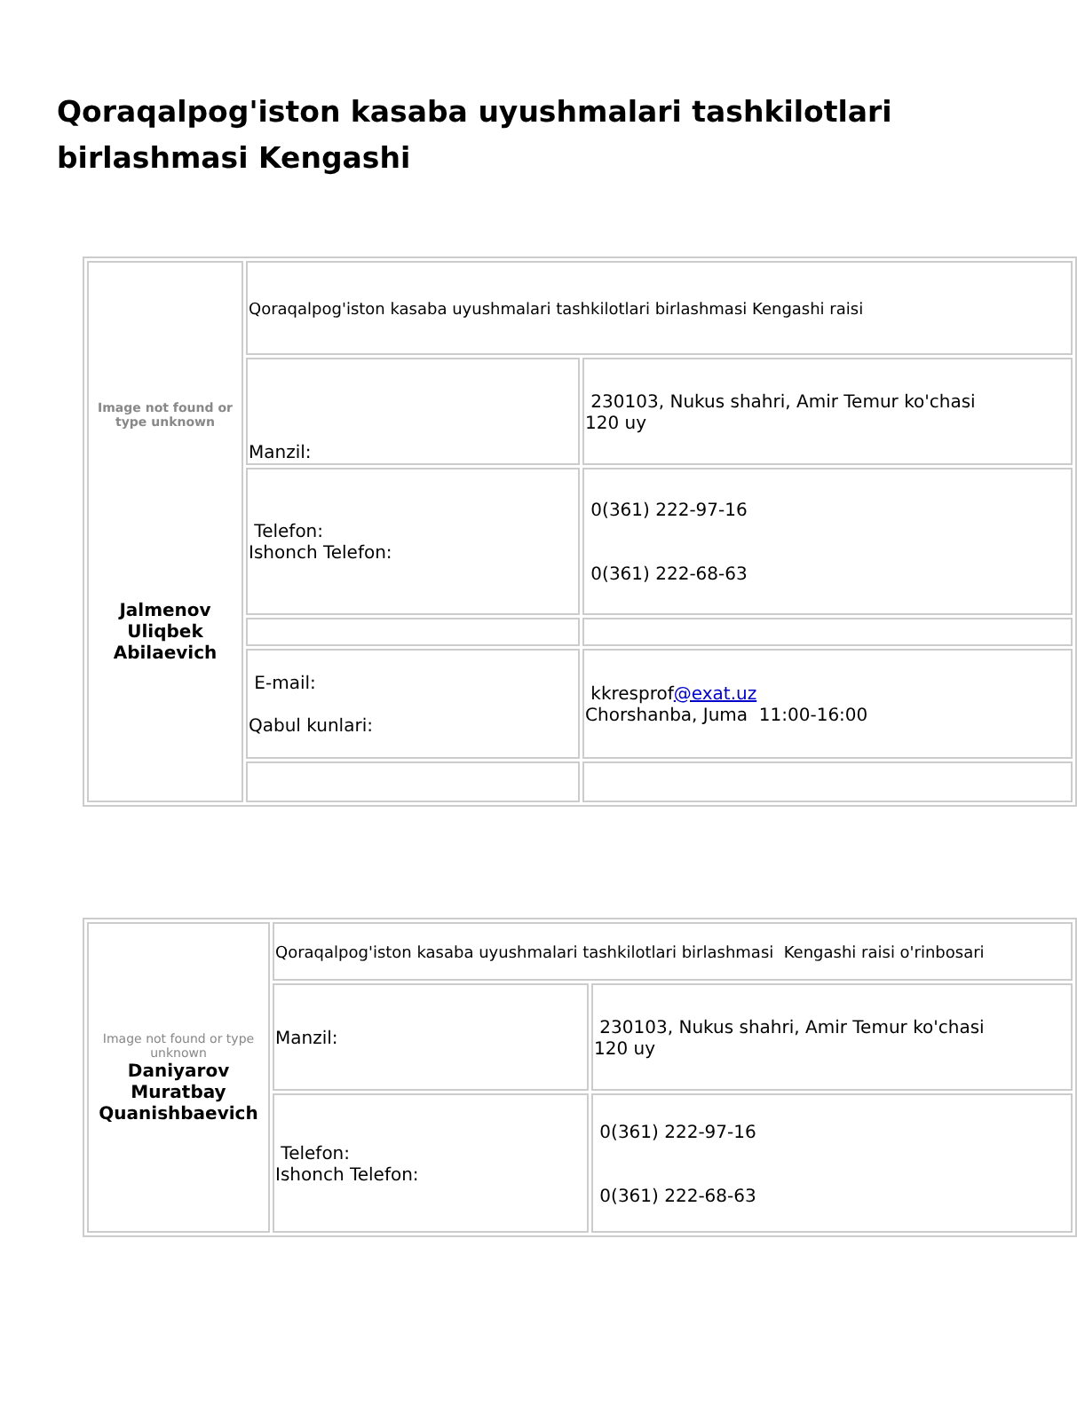Qoraqalpog'iston kasaba uyushmalari tashkilotlari birlashmasi Kengashi
| Image not found or type unknown Jalmenov Uliqbek Abilaevich | Qoraqalpog'iston kasaba uyushmalari tashkilotlari birlashmasi Kengashi raisi | |
| | Manzil: | 230103, Nukus shahri, Amir Temur ko'chasi 120 uy |
| | Telefon: Ishonch Telefon: | 0(361) 222-97-16 0(361) 222-68-63 |
| | E-mail: Qabul kunlari: | kkresprof @exat.uz Chorshanba, Juma 11:00-16:00 |
| Image not found or type unknown Daniyarov Muratbay Quanishbaevich | Qoraqalpog'iston kasaba uyushmalari tashkilotlari birlashmasi Kengashi raisi o'rinbosari | |
| | Manzil: | 230103, Nukus shahri, Amir Temur ko'chasi 120 uy |
| | Telefon: Ishonch Telefon: | 0(361) 222-97-16 0(361) 222-68-63 |